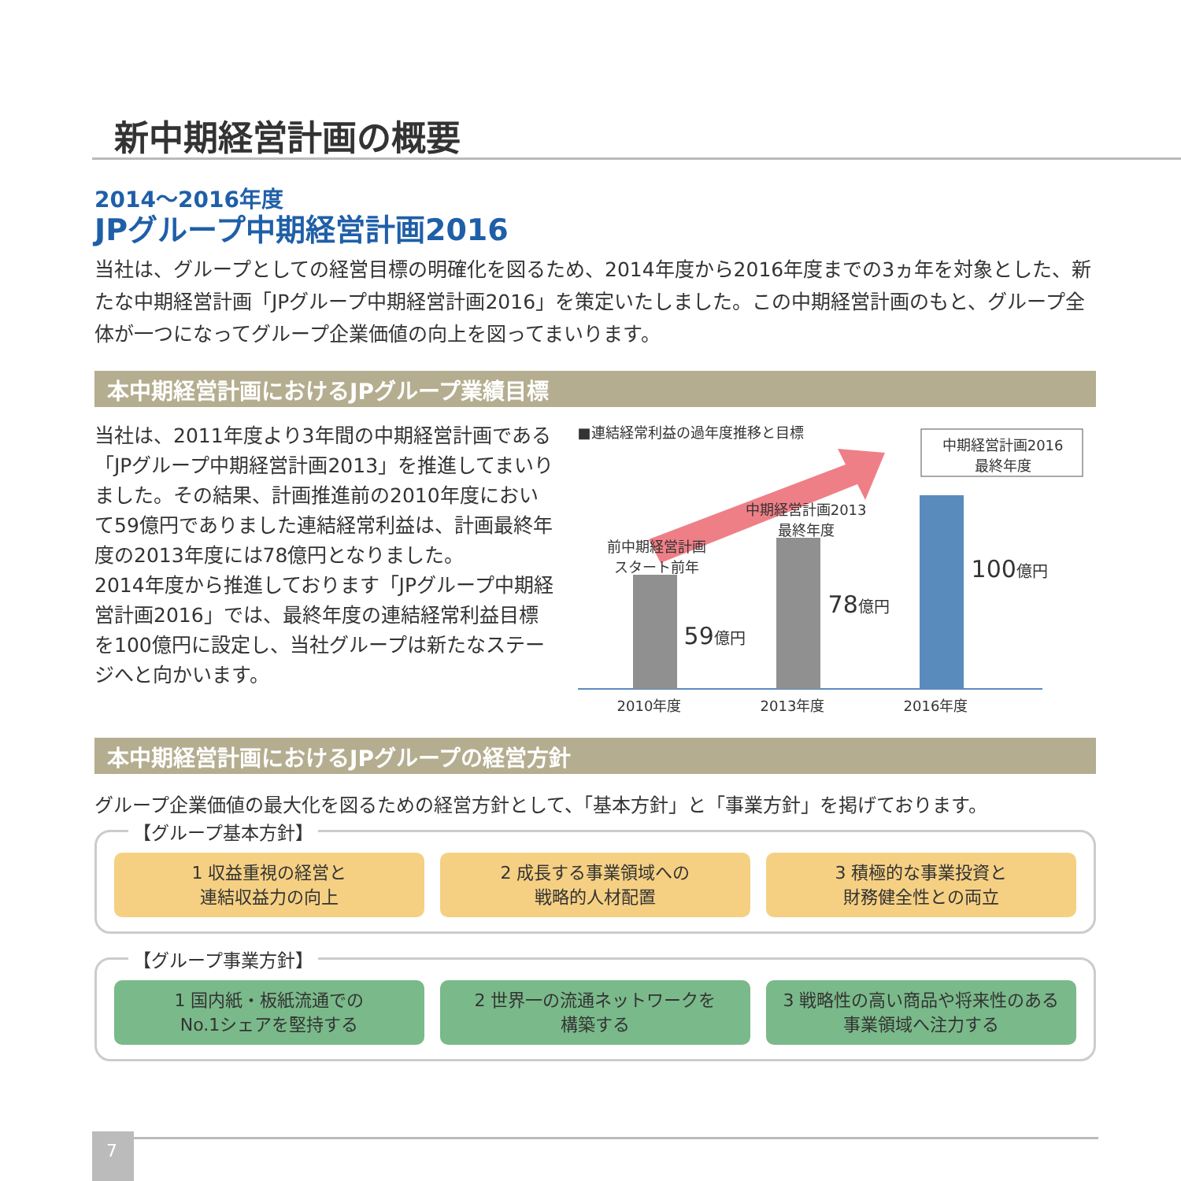新中期経営計画の概要
2014〜2016年度
JPグループ中期経営計画2016
当社は、グループとしての経営目標の明確化を図るため、2014年度から2016年度までの3ヵ年を対象とした、新たな中期経営計画「JPグループ中期経営計画2016」を策定いたしました。この中期経営計画のもと、グループ全体が一つになってグループ企業価値の向上を図ってまいります。
本中期経営計画におけるJPグループ業績目標
当社は、2011年度より3年間の中期経営計画である「JPグループ中期経営計画2013」を推進してまいりました。その結果、計画推進前の2010年度において59億円でありました連結経常利益は、計画最終年度の2013年度には78億円となりました。
2014年度から推進しております「JPグループ中期経営計画2016」では、最終年度の連結経常利益目標を100億円に設定し、当社グループは新たなステージへと向かいます。
■連結経常利益の過年度推移と目標
中期経営計画2016
最終年度
前中期経営計画
スタート前年
中期経営計画2013
最終年度
59億円
78億円
100億円
2010年度 2013年度 2016年度
本中期経営計画におけるJPグループの経営方針
グループ企業価値の最大化を図るための経営方針として、「基本方針」と「事業方針」を掲げております。
【グループ基本方針】
1 収益重視の経営と
連結収益力の向上
2 成長する事業領域への
戦略的人材配置
3 積極的な事業投資と
財務健全性との両立
【グループ事業方針】
1 国内紙・板紙流通での
No.1シェアを堅持する
2 世界一の流通ネットワークを
構築する
3 戦略性の高い商品や将来性のある
事業領域へ注力する
7